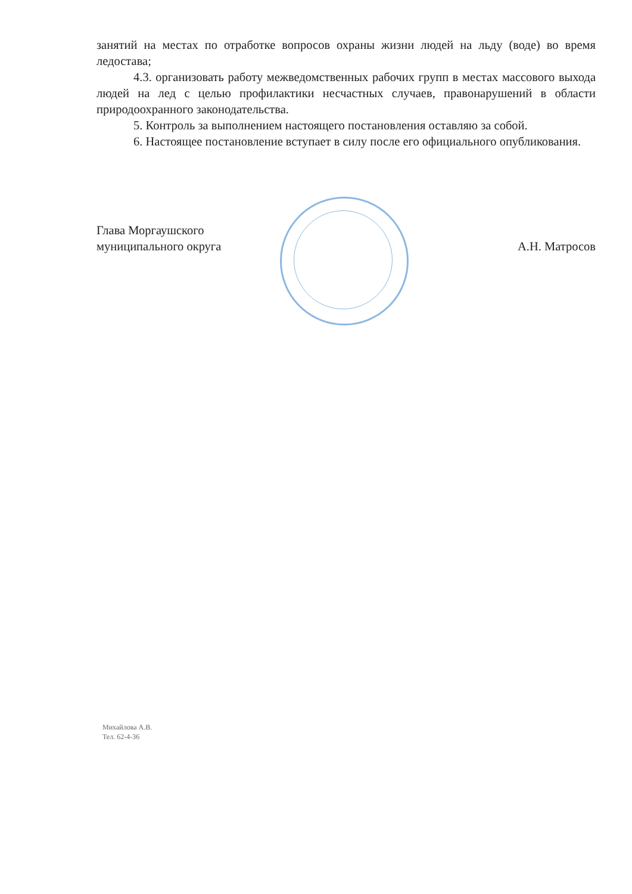занятий на местах по отработке вопросов охраны жизни людей на льду (воде) во время ледостава;
4.3. организовать работу межведомственных рабочих групп в местах массового выхода людей на лед с целью профилактики несчастных случаев, правонарушений в области природоохранного законодательства.
5. Контроль за выполнением настоящего постановления оставляю за собой.
6. Настоящее постановление вступает в силу после его официального опубликования.
Глава Моргаушского
муниципального округа
А.Н. Матросов
Михайлова А.В.
Тел. 62-4-36